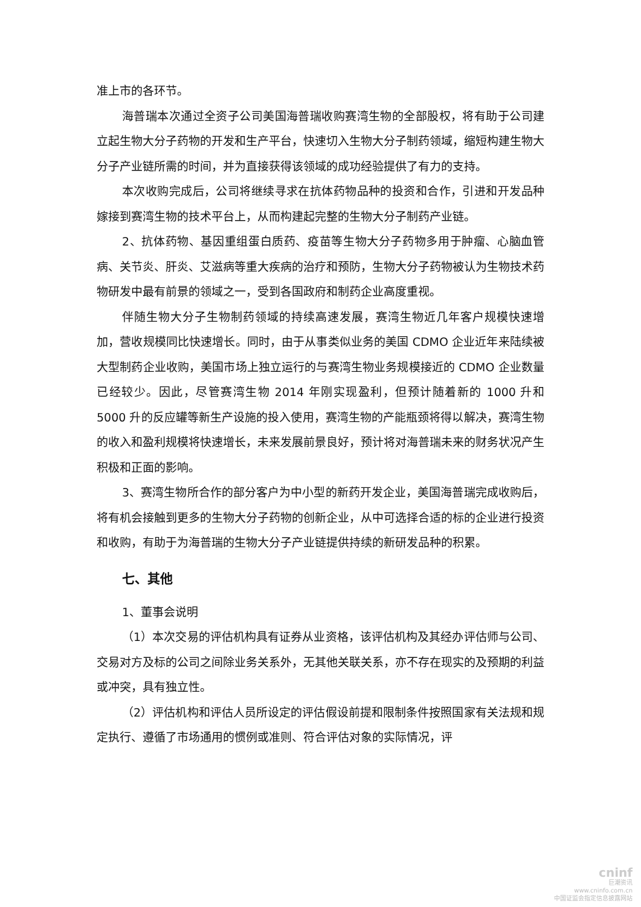准上市的各环节。
海普瑞本次通过全资子公司美国海普瑞收购赛湾生物的全部股权，将有助于公司建立起生物大分子药物的开发和生产平台，快速切入生物大分子制药领域，缩短构建生物大分子产业链所需的时间，并为直接获得该领域的成功经验提供了有力的支持。
本次收购完成后，公司将继续寻求在抗体药物品种的投资和合作，引进和开发品种嫁接到赛湾生物的技术平台上，从而构建起完整的生物大分子制药产业链。
2、抗体药物、基因重组蛋白质药、疫苗等生物大分子药物多用于肿瘤、心脑血管病、关节炎、肝炎、艾滋病等重大疾病的治疗和预防，生物大分子药物被认为生物技术药物研发中最有前景的领域之一，受到各国政府和制药企业高度重视。
伴随生物大分子生物制药领域的持续高速发展，赛湾生物近几年客户规模快速增加，营收规模同比快速增长。同时，由于从事类似业务的美国 CDMO 企业近年来陆续被大型制药企业收购，美国市场上独立运行的与赛湾生物业务规模接近的 CDMO 企业数量已经较少。因此，尽管赛湾生物 2014 年刚实现盈利，但预计随着新的 1000 升和 5000 升的反应罐等新生产设施的投入使用，赛湾生物的产能瓶颈将得以解决，赛湾生物的收入和盈利规模将快速增长，未来发展前景良好，预计将对海普瑞未来的财务状况产生积极和正面的影响。
3、赛湾生物所合作的部分客户为中小型的新药开发企业，美国海普瑞完成收购后，将有机会接触到更多的生物大分子药物的创新企业，从中可选择合适的标的企业进行投资和收购，有助于为海普瑞的生物大分子产业链提供持续的新研发品种的积累。
七、其他
1、董事会说明
（1）本次交易的评估机构具有证券从业资格，该评估机构及其经办评估师与公司、交易对方及标的公司之间除业务关系外，无其他关联关系，亦不存在现实的及预期的利益或冲突，具有独立性。
（2）评估机构和评估人员所设定的评估假设前提和限制条件按照国家有关法规和规定执行、遵循了市场通用的惯例或准则、符合评估对象的实际情况，评
cninf
巨潮资讯
www.cninfo.com.cn
中国证监会指定信息披露网站